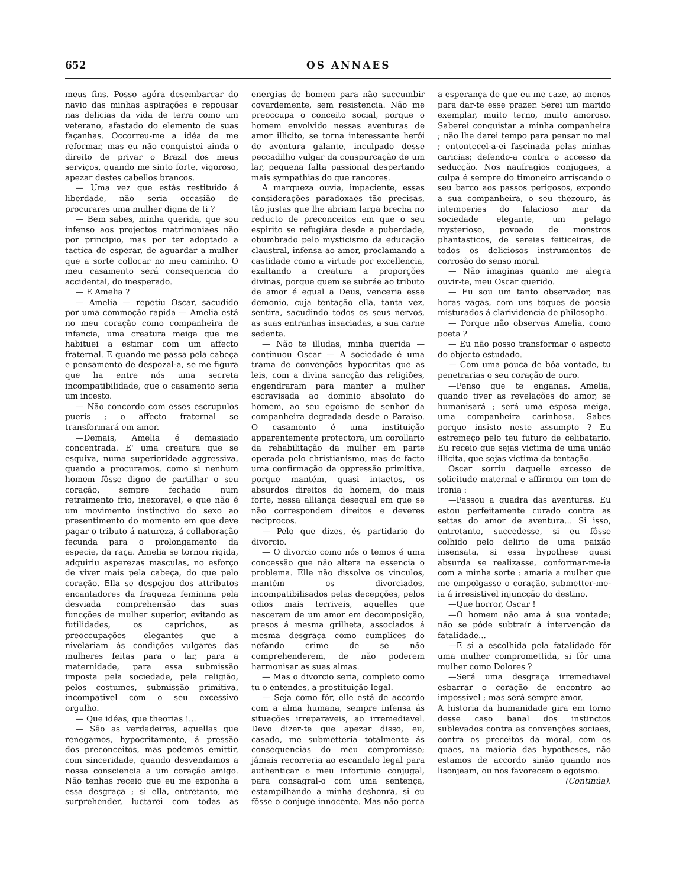652 OS ANNAES
meus fins. Posso agóra desembarcar do navio das minhas aspirações e repousar nas delicias da vida de terra como um veterano, afastado do elemento de suas façanhas. Occorreu-me a idéa de me reformar, mas eu não conquistei ainda o direito de privar o Brazil dos meus serviços, quando me sinto forte, vigoroso, apezar destes cabellos brancos.
— Uma vez que estás restituido á liberdade, não seria occasião de procurares uma mulher digna de ti ?
— Bem sabes, minha querida, que sou infenso aos projectos matrimoniaes não por principio, mas por ter adoptado a tactica de esperar, de aguardar a mulher que a sorte collocar no meu caminho. O meu casamento será consequencia do accidental, do inesperado.
— E Amelia ?
— Amelia — repetiu Oscar, sacudido por uma commoção rapida — Amelia está no meu coração como companheira de infancia, uma creatura meiga que me habituei a estimar com um affecto fraternal. E quando me passa pela cabeça e pensamento de despozal-a, se me figura que ha entre nós uma secreta incompatibilidade, que o casamento seria um incesto.
— Não concordo com esses escrupulos pueris ; o affecto fraternal se transformará em amor.
—Demais, Amelia é demasiado concentrada. E' uma creatura que se esquiva, numa superioridade aggressiva, quando a procuramos, como si nenhum homem fôsse digno de partilhar o seu coração, sempre fechado num retraimento frio, inexoravel, e que não é um movimento instinctivo do sexo ao presentimento do momento em que deve pagar o tributo á natureza, á collaboração fecunda para o prolongamento da especie, da raça. Amelia se tornou rigida, adquiriu asperezas masculas, no esforço de viver mais pela cabeça, do que pelo coração. Ella se despojou dos attributos encantadores da fraqueza feminina pela desviada comprehensão das suas funcções de mulher superior, evitando as futilidades, os caprichos, as preoccupações elegantes que a nivelariam ás condições vulgares das mulheres feitas para o lar, para a maternidade, para essa submissão imposta pela sociedade, pela religião, pelos costumes, submissão primitiva, incompativel com o seu excessivo orgulho.
— Que idéas, que theorias !...
— São as verdadeiras, aquellas que renegamos, hypocritamente, á pressão dos preconceitos, mas podemos emittir, com sinceridade, quando desvendamos a nossa consciencia a um coração amigo. Não tenhas receio que eu me exponha a essa desgraça ; si ella, entretanto, me surprehender, luctarei com todas as energias de homem para não succumbir covardemente, sem resistencia. Não me preoccupa o conceito social, porque o homem envolvido nessas aventuras de amor illicito, se torna interessante herói de aventura galante, inculpado desse peccadilho vulgar da conspurcação de um lar, pequena falta passional despertando mais sympathias do que rancores.
A marqueza ouvia, impaciente, essas considerações paradoxaes tão precisas, tão justas que lhe abriam larga brecha no reducto de preconceitos em que o seu espirito se refugiára desde a puberdade, obumbrado pelo mysticismo da educação claustral, infensa ao amor, proclamando a castidade como a virtude por excellencia, exaltando a creatura a proporções divinas, porque quem se subráe ao tributo de amor é egual a Deus, venceria esse demonio, cuja tentação ella, tanta vez, sentira, sacudindo todos os seus nervos, as suas entranhas insaciadas, a sua carne sedenta.
— Não te illudas, minha querida — continuou Oscar — A sociedade é uma trama de convenções hypocritas que as leis, com a divina sancção das religiões, engendraram para manter a mulher escravisada ao dominio absoluto do homem, ao seu egoismo de senhor da companheira degradada desde o Paraiso. O casamento é uma instituição apparentemente protectora, um corollario da rehabilitação da mulher em parte operada pelo christianismo, mas de facto uma confirmação da oppressão primitiva, porque mantém, quasi intactos, os absurdos direitos do homem, do mais forte, nessa alliança desegual em que se não correspondem direitos e deveres reciprocos.
— Pelo que dizes, és partidario do divorcio.
— O divorcio como nós o temos é uma concessão que não altera na essencia o problema. Elle não dissolve os vinculos, mantém os divorciados, incompatibilisados pelas decepções, pelos odios mais terriveis, aquelles que nasceram de um amor em decomposição, presos á mesma grilheta, associados á mesma desgraça como cumplices do nefando crime de se não comprehenderem, de não poderem harmonisar as suas almas.
— Mas o divorcio seria, completo como tu o entendes, a prostituição legal.
— Seja como fôr, elle está de accordo com a alma humana, sempre infensa ás situações irreparaveis, ao irremediavel. Devo dizer-te que apezar disso, eu, casado, me submetteria totalmente ás consequencias do meu compromisso; jámais recorreria ao escandalo legal para authenticar o meu infortunio conjugal, para consagral-o com uma sentença, estampilhando a minha deshonra, si eu fôsse o conjuge innocente. Mas não perca a esperança de que eu me caze, ao menos para dar-te esse prazer. Serei um marido exemplar, muito terno, muito amoroso. Saberei conquistar a minha companheira ; não lhe darei tempo para pensar no mal ; entontecel-a-ei fascinada pelas minhas caricias; defendo-a contra o accesso da seducção. Nos naufragios conjugaes, a culpa é sempre do timoneiro arriscando o seu barco aos passos perigosos, expondo a sua companheira, o seu thezouro, ás intemperies do falacioso mar da sociedade elegante, um pelago mysterioso, povoado de monstros phantasticos, de sereias feiticeiras, de todos os deliciosos instrumentos de corrosão do senso moral.
— Não imaginas quanto me alegra ouvir-te, meu Oscar querido.
— Eu sou um tanto observador, nas horas vagas, com uns toques de poesia misturados á clarividencia de philosopho.
— Porque não observas Amelia, como poeta ?
— Eu não posso transformar o aspecto do objecto estudado.
— Com uma pouca de bôa vontade, tu penetrarias o seu coração de ouro.
—Penso que te enganas. Amelia, quando tiver as revelações do amor, se humanisará ; será uma esposa meiga, uma companheira carinhosa. Sabes porque insisto neste assumpto ? Eu estremeço pelo teu futuro de celibatario. Eu receio que sejas victima de uma união illicita, que sejas victima da tentação.
Oscar sorriu daquelle excesso de solicitude maternal e affirmou em tom de ironia :
—Passou a quadra das aventuras. Eu estou perfeitamente curado contra as settas do amor de aventura... Si isso, entretanto, succedesse, si eu fôsse colhido pelo delirio de uma paixão insensata, si essa hypothese quasi absurda se realizasse, conformar-me-ia com a minha sorte : amaria a mulher que me empolgasse o coração, submetter-me-ia á irresistivel injuncção do destino.
—Que horror, Oscar !
—O homem não ama á sua vontade; não se póde subtraír á intervenção da fatalidade...
—E si a escolhida pela fatalidade fôr uma mulher compromettida, si fôr uma mulher como Dolores ?
—Será uma desgraça irremediavel esbarrar o coração de encontro ao impossivel ; mas será sempre amor.
A historia da humanidade gira em torno desse caso banal dos instinctos sublevados contra as convenções sociaes, contra os preceitos da moral, com os quaes, na maioria das hypotheses, não estamos de accordo sinão quando nos lisonjeam, ou nos favorecem o egoismo.
(Continúa).